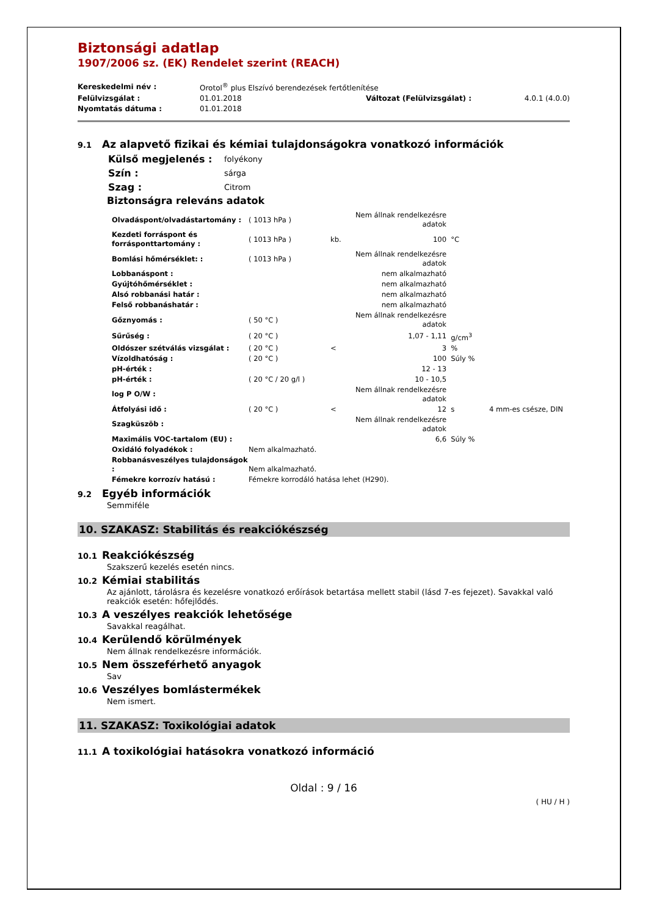Biztonsági adatlap
1907/2006 sz. (EK) Rendelet szerint (REACH)
| Kereskedelmi név : | Orotol<sup>®</sup> plus Elszívó berendezések fertőtlenítése | | |
| Felülvizsgálat : | 01.01.2018 | Változat (Felülvizsgálat) : | 4.0.1 (4.0.0) |
| Nyomtatás dátuma : | 01.01.2018 | | |
9.1 Az alapvető fizikai és kémiai tulajdonságokra vonatkozó információk
| Külső megjelenés : | folyékony |
| Szín : | sárga |
| Szag : | Citrom |
Biztonságra releváns adatok
| Olvadáspont/olvadástartomány : | ( 1013 hPa ) | | Nem állnak rendelkezésre adatok | | |
| Kezdeti forráspont és forrásponttartomány : | ( 1013 hPa ) | kb. | 100 | °C | |
| Bomlási hőmérséklet: : | ( 1013 hPa ) | | Nem állnak rendelkezésre adatok | | |
| Lobbanáspont : | | | nem alkalmazható | | |
| Gyújtóhőmérséklet : | | | nem alkalmazható | | |
| Alsó robbanási határ : | | | nem alkalmazható | | |
| Felső robbanáshatár : | | | nem alkalmazható | | |
| Gőznyomás : | ( 50 °C ) | | Nem állnak rendelkezésre adatok | | |
| Sűrűség : | ( 20 °C ) | | 1,07 - 1,11 | g/cm<sup>3</sup> | |
| Oldószer szétválás vizsgálat : | ( 20 °C ) | < | 3 | % | |
| Vízoldhatóság : | ( 20 °C ) | | 100 | Súly % | |
| pH-érték : | | | 12 - 13 | | |
| pH-érték : | ( 20 °C / 20 g/l ) | | 10 - 10,5 | | |
| log P O/W : | | | Nem állnak rendelkezésre adatok | | |
| Átfolyási idő : | ( 20 °C ) | < | 12 | s | 4 mm-es csésze, DIN |
| Szagküszöb : | | | Nem állnak rendelkezésre adatok | | |
| Maximális VOC-tartalom (EU) : | | | 6,6 | Súly % | |
| Oxidáló folyadékok : | Nem alkalmazható. | | | | |
| Robbanásveszélyes tulajdonságok : | Nem alkalmazható. | | | | |
| Fémekre korrozív hatású : | Fémekre korrodáló hatása lehet (H290). | | | | |
9.2 Egyéb információk
Semmiféle
10. SZAKASZ: Stabilitás és reakciókészség
10.1 Reakciókészség
Szakszerű kezelés esetén nincs.
10.2 Kémiai stabilitás
Az ajánlott, tárolásra és kezelésre vonatkozó erőírások betartása mellett stabil (lásd 7-es fejezet). Savakkal való reakciók esetén: hőfejlődés.
10.3 A veszélyes reakciók lehetősége
Savakkal reagálhat.
10.4 Kerülendő körülmények
Nem állnak rendelkezésre információk.
10.5 Nem összeférhető anyagok
Sav
10.6 Veszélyes bomlástermékek
Nem ismert.
11. SZAKASZ: Toxikológiai adatok
11.1 A toxikológiai hatásokra vonatkozó információ
Oldal : 9 / 16
( HU / H )